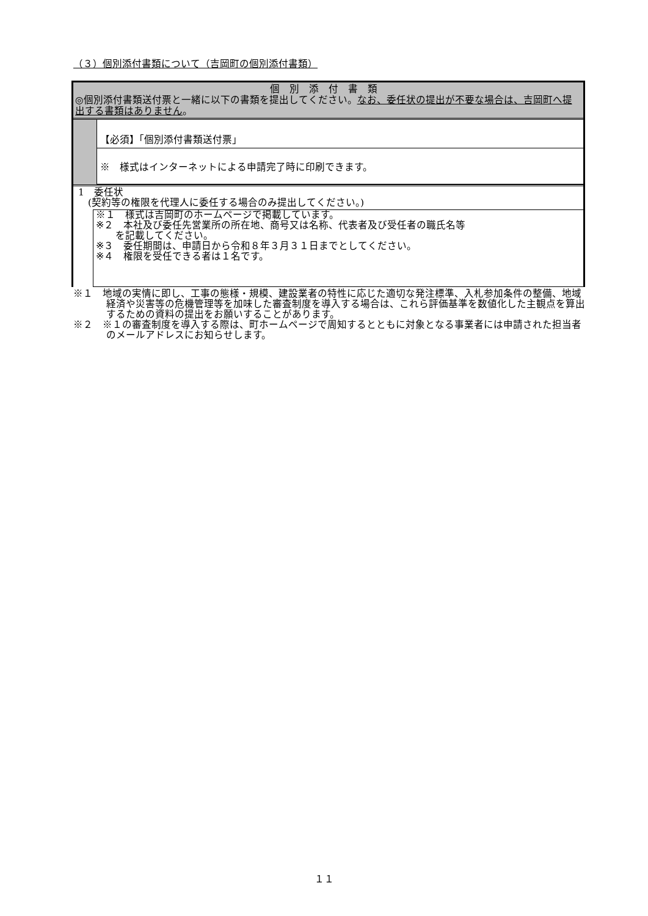（３）個別添付書類について（吉岡町の個別添付書類）
個別添付書類
◎個別添付書類送付票と一緒に以下の書類を提出してください。なお、委任状の提出が不要な場合は、吉岡町へ提出する書類はありません。
【必須】「個別添付書類送付票」
※　様式はインターネットによる申請完了時に印刷できます。
1　委任状
　(契約等の権限を代理人に委任する場合のみ提出してください。)
※１　様式は吉岡町のホームページで掲載しています。
※２　本社及び委任先営業所の所在地、商号又は名称、代表者及び受任者の職氏名等
　　を記載してください。
※３　委任期間は、申請日から令和８年３月３１日までとしてください。
※４　権限を受任できる者は１名です。
※１　地域の実情に即し、工事の態様・規模、建設業者の特性に応じた適切な発注標準、入札参加条件の整備、地域経済や災害等の危機管理等を加味した審査制度を導入する場合は、これら評価基準を数値化した主観点を算出するための資料の提出をお願いすることがあります。
※２　※１の審査制度を導入する際は、町ホームページで周知するとともに対象となる事業者には申請された担当者のメールアドレスにお知らせします。
１１